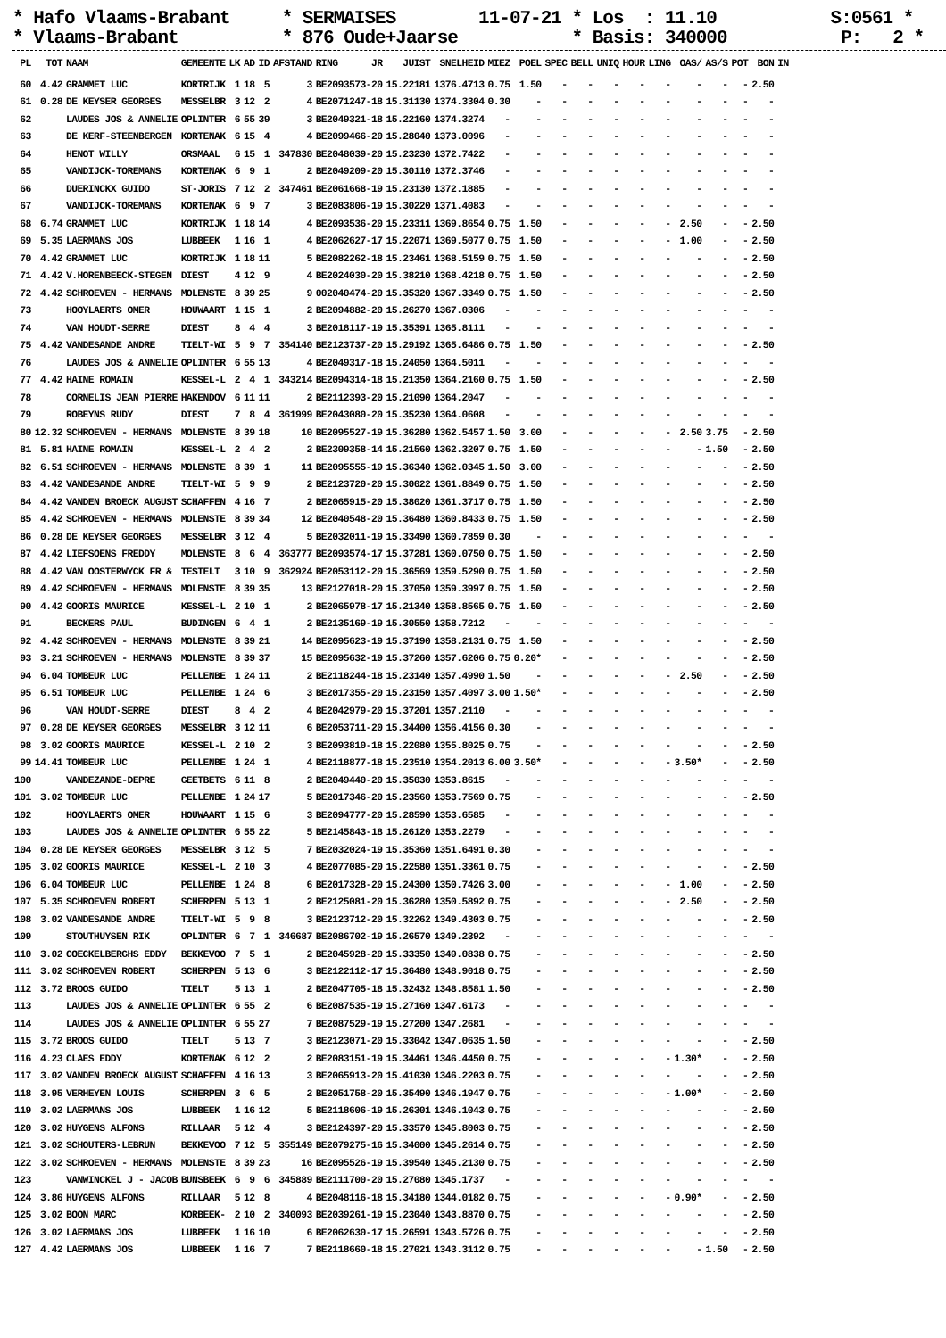* Hafo Vlaams-Brabant * SERMAISES 11-07-21 * Los : 11.10 S:0561 * * Vlaams-Brabant * 876 Oude+Jaarse * Basis: 340000 P: 2 *
| PL | TOT | NAAM | GEMEENTE | LK | AD | ID | AFSTAND | RING | JR | JUIST | SNELHEID | MIEZ | POEL | SPEC | BELL | UNIQ | HOUR | LING | OAS/ | AS/S | POT | BON | IN |
| --- | --- | --- | --- | --- | --- | --- | --- | --- | --- | --- | --- | --- | --- | --- | --- | --- | --- | --- | --- | --- | --- | --- | --- |
| 60 | 4.42 | GRAMMET LUC | KORTRIJK | 1 | 18 | 5 | 3 | BE2093573-20 | | 15.22181 | 1376.4713 | 0.75 | 1.50 | - | - | - | - | - | - | - | - | 2.50 | |
| 61 | 0.28 | DE KEYSER GEORGES | MESSELBR | 3 | 12 | 2 | 4 | BE2071247-18 | | 15.31130 | 1374.3304 | 0.30 | - | - | - | - | - | - | - | - | - | - | |
| 62 | | LAUDES JOS & ANNELIE | OPLINTER | 6 | 55 | 39 | 3 | BE2049321-18 | | 15.22160 | 1374.3274 | - | - | - | - | - | - | - | - | - | - | - | |
| 63 | | DE KERF-STEENBERGEN | KORTENAK | 6 | 15 | 4 | 4 | BE2099466-20 | | 15.28040 | 1373.0096 | - | - | - | - | - | - | - | - | - | - | - | |
| 64 | | HENOT WILLY | ORSMAAL | 6 | 15 | 1 | 347830 | BE2048039-20 | | 15.23230 | 1372.7422 | - | - | - | - | - | - | - | - | - | - | - | |
| 65 | | VANDIJCK-TOREMANS | KORTENAK | 6 | 9 | 1 | 2 | BE2049209-20 | | 15.30110 | 1372.3746 | - | - | - | - | - | - | - | - | - | - | - | |
| 66 | | DUERINCKX GUIDO | ST-JORIS | 7 | 12 | 2 | 347461 | BE2061668-19 | | 15.23130 | 1372.1885 | - | - | - | - | - | - | - | - | - | - | - | |
| 67 | | VANDIJCK-TOREMANS | KORTENAK | 6 | 9 | 7 | 3 | BE2083806-19 | | 15.30220 | 1371.4083 | - | - | - | - | - | - | - | - | - | - | - | |
| 68 | 6.74 | GRAMMET LUC | KORTRIJK | 1 | 18 | 14 | 4 | BE2093536-20 | | 15.23311 | 1369.8654 | 0.75 | 1.50 | - | - | - | - | - | 2.50 | - | - | 2.50 | |
| 69 | 5.35 | LAERMANS JOS | LUBBEEK | 1 | 16 | 1 | 4 | BE2062627-17 | | 15.22071 | 1369.5077 | 0.75 | 1.50 | - | - | - | - | - | 1.00 | - | - | 2.50 | |
| 70 | 4.42 | GRAMMET LUC | KORTRIJK | 1 | 18 | 11 | 5 | BE2082262-18 | | 15.23461 | 1368.5159 | 0.75 | 1.50 | - | - | - | - | - | - | - | - | 2.50 | |
| 71 | 4.42 | V.HORENBEECK-STEGEN | DIEST | 4 | 12 | 9 | 4 | BE2024030-20 | | 15.38210 | 1368.4218 | 0.75 | 1.50 | - | - | - | - | - | - | - | - | 2.50 | |
| 72 | 4.42 | SCHROEVEN - HERMANS | MOLENSTE | 8 | 39 | 25 | 9 | 002040474-20 | | 15.35320 | 1367.3349 | 0.75 | 1.50 | - | - | - | - | - | - | - | - | 2.50 | |
| 73 | | HOOYLAERTS OMER | HOUWAART | 1 | 15 | 1 | 2 | BE2094882-20 | | 15.26270 | 1367.0306 | - | - | - | - | - | - | - | - | - | - | - | |
| 74 | | VAN HOUDT-SERRE | DIEST | 8 | 4 | 4 | 3 | BE2018117-19 | | 15.35391 | 1365.8111 | - | - | - | - | - | - | - | - | - | - | - | |
| 75 | 4.42 | VANDESANDE ANDRE | TIELT-WI | 5 | 9 | 7 | 354140 | BE2123737-20 | | 15.29192 | 1365.6486 | 0.75 | 1.50 | - | - | - | - | - | - | - | - | 2.50 | |
| 76 | | LAUDES JOS & ANNELIE | OPLINTER | 6 | 55 | 13 | 4 | BE2049317-18 | | 15.24050 | 1364.5011 | - | - | - | - | - | - | - | - | - | - | - | |
| 77 | 4.42 | HAINE ROMAIN | KESSEL-L | 2 | 4 | 1 | 343214 | BE2094314-18 | | 15.21350 | 1364.2160 | 0.75 | 1.50 | - | - | - | - | - | - | - | - | 2.50 | |
| 78 | | CORNELIS JEAN PIERRE | HAKENDOV | 6 | 11 | 11 | 2 | BE2112393-20 | | 15.21090 | 1364.2047 | - | - | - | - | - | - | - | - | - | - | - | |
| 79 | | ROBEYNS RUDY | DIEST | 7 | 8 | 4 | 361999 | BE2043080-20 | | 15.35230 | 1364.0608 | - | - | - | - | - | - | - | - | - | - | - | |
| 80 | 12.32 | SCHROEVEN - HERMANS | MOLENSTE | 8 | 39 | 18 | 10 | BE2095527-19 | | 15.36280 | 1362.5457 | 1.50 | 3.00 | - | - | - | - | - | 2.50 | 3.75 | - | 2.50 | |
| 81 | 5.81 | HAINE ROMAIN | KESSEL-L | 2 | 4 | 2 | 2 | BE2309358-14 | | 15.21560 | 1362.3207 | 0.75 | 1.50 | - | - | - | - | - | - | 1.50 | - | 2.50 | |
| 82 | 6.51 | SCHROEVEN - HERMANS | MOLENSTE | 8 | 39 | 1 | 11 | BE2095555-19 | | 15.36340 | 1362.0345 | 1.50 | 3.00 | - | - | - | - | - | - | - | - | 2.50 | |
| 83 | 4.42 | VANDESANDE ANDRE | TIELT-WI | 5 | 9 | 9 | 2 | BE2123720-20 | | 15.30022 | 1361.8849 | 0.75 | 1.50 | - | - | - | - | - | - | - | - | 2.50 | |
| 84 | 4.42 | VANDEN BROECK AUGUST | SCHAFFEN | 4 | 16 | 7 | 2 | BE2065915-20 | | 15.38020 | 1361.3717 | 0.75 | 1.50 | - | - | - | - | - | - | - | - | 2.50 | |
| 85 | 4.42 | SCHROEVEN - HERMANS | MOLENSTE | 8 | 39 | 34 | 12 | BE2040548-20 | | 15.36480 | 1360.8433 | 0.75 | 1.50 | - | - | - | - | - | - | - | - | 2.50 | |
| 86 | 0.28 | DE KEYSER GEORGES | MESSELBR | 3 | 12 | 4 | 5 | BE2032011-19 | | 15.33490 | 1360.7859 | 0.30 | - | - | - | - | - | - | - | - | - | - | |
| 87 | 4.42 | LIEFSOENS FREDDY | MOLENSTE | 8 | 6 | 4 | 363777 | BE2093574-17 | | 15.37281 | 1360.0750 | 0.75 | 1.50 | - | - | - | - | - | - | - | - | 2.50 | |
| 88 | 4.42 | VAN OOSTERWYCK FR & | TESTELT | 3 | 10 | 9 | 362924 | BE2053112-20 | | 15.36569 | 1359.5290 | 0.75 | 1.50 | - | - | - | - | - | - | - | - | 2.50 | |
| 89 | 4.42 | SCHROEVEN - HERMANS | MOLENSTE | 8 | 39 | 35 | 13 | BE2127018-20 | | 15.37050 | 1359.3997 | 0.75 | 1.50 | - | - | - | - | - | - | - | - | 2.50 | |
| 90 | 4.42 | GOORIS MAURICE | KESSEL-L | 2 | 10 | 1 | 2 | BE2065978-17 | | 15.21340 | 1358.8565 | 0.75 | 1.50 | - | - | - | - | - | - | - | - | 2.50 | |
| 91 | | BECKERS PAUL | BUDINGEN | 6 | 4 | 1 | 2 | BE2135169-19 | | 15.30550 | 1358.7212 | - | - | - | - | - | - | - | - | - | - | - | |
| 92 | 4.42 | SCHROEVEN - HERMANS | MOLENSTE | 8 | 39 | 21 | 14 | BE2095623-19 | | 15.37190 | 1358.2131 | 0.75 | 1.50 | - | - | - | - | - | - | - | - | 2.50 | |
| 93 | 3.21 | SCHROEVEN - HERMANS | MOLENSTE | 8 | 39 | 37 | 15 | BE2095632-19 | | 15.37260 | 1357.6206 | 0.75 | 0.20* | - | - | - | - | - | - | - | - | 2.50 | |
| 94 | 6.04 | TOMBEUR LUC | PELLENBE | 1 | 24 | 11 | 2 | BE2118244-18 | | 15.23140 | 1357.4990 | 1.50 | - | - | - | - | - | - | 2.50 | - | - | 2.50 | |
| 95 | 6.51 | TOMBEUR LUC | PELLENBE | 1 | 24 | 6 | 3 | BE2017355-20 | | 15.23150 | 1357.4097 | 3.00 | 1.50* | - | - | - | - | - | - | - | - | 2.50 | |
| 96 | | VAN HOUDT-SERRE | DIEST | 8 | 4 | 2 | 4 | BE2042979-20 | | 15.37201 | 1357.2110 | - | - | - | - | - | - | - | - | - | - | - | |
| 97 | 0.28 | DE KEYSER GEORGES | MESSELBR | 3 | 12 | 11 | 6 | BE2053711-20 | | 15.34400 | 1356.4156 | 0.30 | - | - | - | - | - | - | - | - | - | - | |
| 98 | 3.02 | GOORIS MAURICE | KESSEL-L | 2 | 10 | 2 | 3 | BE2093810-18 | | 15.22080 | 1355.8025 | 0.75 | - | - | - | - | - | - | - | - | - | 2.50 | |
| 99 | 14.41 | TOMBEUR LUC | PELLENBE | 1 | 24 | 1 | 4 | BE2118877-18 | | 15.23510 | 1354.2013 | 6.00 | 3.50* | - | - | - | - | - | 3.50* | - | - | 2.50 | |
| 100 | | VANDEZANDE-DEPRE | GEETBETS | 6 | 11 | 8 | 2 | BE2049440-20 | | 15.35030 | 1353.8615 | - | - | - | - | - | - | - | - | - | - | - | |
| 101 | 3.02 | TOMBEUR LUC | PELLENBE | 1 | 24 | 17 | 5 | BE2017346-20 | | 15.23560 | 1353.7569 | 0.75 | - | - | - | - | - | - | - | - | - | 2.50 | |
| 102 | | HOOYLAERTS OMER | HOUWAART | 1 | 15 | 6 | 3 | BE2094777-20 | | 15.28590 | 1353.6585 | - | - | - | - | - | - | - | - | - | - | - | |
| 103 | | LAUDES JOS & ANNELIE | OPLINTER | 6 | 55 | 22 | 5 | BE2145843-18 | | 15.26120 | 1353.2279 | - | - | - | - | - | - | - | - | - | - | - | |
| 104 | 0.28 | DE KEYSER GEORGES | MESSELBR | 3 | 12 | 5 | 7 | BE2032024-19 | | 15.35360 | 1351.6491 | 0.30 | - | - | - | - | - | - | - | - | - | - | |
| 105 | 3.02 | GOORIS MAURICE | KESSEL-L | 2 | 10 | 3 | 4 | BE2077085-20 | | 15.22580 | 1351.3361 | 0.75 | - | - | - | - | - | - | - | - | - | 2.50 | |
| 106 | 6.04 | TOMBEUR LUC | PELLENBE | 1 | 24 | 8 | 6 | BE2017328-20 | | 15.24300 | 1350.7426 | 3.00 | - | - | - | - | - | - | 1.00 | - | - | 2.50 | |
| 107 | 5.35 | SCHROEVEN ROBERT | SCHERPEN | 5 | 13 | 1 | 2 | BE2125081-20 | | 15.36280 | 1350.5892 | 0.75 | - | - | - | - | - | - | 2.50 | - | - | 2.50 | |
| 108 | 3.02 | VANDESANDE ANDRE | TIELT-WI | 5 | 9 | 8 | 3 | BE2123712-20 | | 15.32262 | 1349.4303 | 0.75 | - | - | - | - | - | - | - | - | - | 2.50 | |
| 109 | | STOUTHUYSEN RIK | OPLINTER | 6 | 7 | 1 | 346687 | BE2086702-19 | | 15.26570 | 1349.2392 | - | - | - | - | - | - | - | - | - | - | - | |
| 110 | 3.02 | COECKELBERGHS EDDY | BEKKEVOO | 7 | 5 | 1 | 2 | BE2045928-20 | | 15.33350 | 1349.0838 | 0.75 | - | - | - | - | - | - | - | - | - | 2.50 | |
| 111 | 3.02 | SCHROEVEN ROBERT | SCHERPEN | 5 | 13 | 6 | 3 | BE2122112-17 | | 15.36480 | 1348.9018 | 0.75 | - | - | - | - | - | - | - | - | - | 2.50 | |
| 112 | 3.72 | BROOS GUIDO | TIELT | 5 | 13 | 1 | 2 | BE2047705-18 | | 15.32432 | 1348.8581 | 1.50 | - | - | - | - | - | - | - | - | - | 2.50 | |
| 113 | | LAUDES JOS & ANNELIE | OPLINTER | 6 | 55 | 2 | 6 | BE2087535-19 | | 15.27160 | 1347.6173 | - | - | - | - | - | - | - | - | - | - | - | |
| 114 | | LAUDES JOS & ANNELIE | OPLINTER | 6 | 55 | 27 | 7 | BE2087529-19 | | 15.27200 | 1347.2681 | - | - | - | - | - | - | - | - | - | - | - | |
| 115 | 3.72 | BROOS GUIDO | TIELT | 5 | 13 | 7 | 3 | BE2123071-20 | | 15.33042 | 1347.0635 | 1.50 | - | - | - | - | - | - | - | - | - | 2.50 | |
| 116 | 4.23 | CLAES EDDY | KORTENAK | 6 | 12 | 2 | 2 | BE2083151-19 | | 15.34461 | 1346.4450 | 0.75 | - | - | - | - | - | - | 1.30* | - | - | 2.50 | |
| 117 | 3.02 | VANDEN BROECK AUGUST | SCHAFFEN | 4 | 16 | 13 | 3 | BE2065913-20 | | 15.41030 | 1346.2203 | 0.75 | - | - | - | - | - | - | - | - | - | 2.50 | |
| 118 | 3.95 | VERHEYEN LOUIS | SCHERPEN | 3 | 6 | 5 | 2 | BE2051758-20 | | 15.35490 | 1346.1947 | 0.75 | - | - | - | - | - | - | 1.00* | - | - | 2.50 | |
| 119 | 3.02 | LAERMANS JOS | LUBBEEK | 1 | 16 | 12 | 5 | BE2118606-19 | | 15.26301 | 1346.1043 | 0.75 | - | - | - | - | - | - | - | - | - | 2.50 | |
| 120 | 3.02 | HUYGENS ALFONS | RILLAAR | 5 | 12 | 4 | 3 | BE2124397-20 | | 15.33570 | 1345.8003 | 0.75 | - | - | - | - | - | - | - | - | - | 2.50 | |
| 121 | 3.02 | SCHOUTERS-LEBRUN | BEKKEVOO | 7 | 12 | 5 | 355149 | BE2079275-16 | | 15.34000 | 1345.2614 | 0.75 | - | - | - | - | - | - | - | - | - | 2.50 | |
| 122 | 3.02 | SCHROEVEN - HERMANS | MOLENSTE | 8 | 39 | 23 | 16 | BE2095526-19 | | 15.39540 | 1345.2130 | 0.75 | - | - | - | - | - | - | - | - | - | 2.50 | |
| 123 | | VANWINCKEL J - JACOB | BUNSBEEK | 6 | 9 | 6 | 345889 | BE2111700-20 | | 15.27080 | 1345.1737 | - | - | - | - | - | - | - | - | - | - | - | |
| 124 | 3.86 | HUYGENS ALFONS | RILLAAR | 5 | 12 | 8 | 4 | BE2048116-18 | | 15.34180 | 1344.0182 | 0.75 | - | - | - | - | - | - | 0.90* | - | - | 2.50 | |
| 125 | 3.02 | BOON MARC | KORBEEK- | 2 | 10 | 2 | 340093 | BE2039261-19 | | 15.23040 | 1343.8870 | 0.75 | - | - | - | - | - | - | - | - | - | 2.50 | |
| 126 | 3.02 | LAERMANS JOS | LUBBEEK | 1 | 16 | 10 | 6 | BE2062630-17 | | 15.26591 | 1343.5726 | 0.75 | - | - | - | - | - | - | - | - | - | 2.50 | |
| 127 | 4.42 | LAERMANS JOS | LUBBEEK | 1 | 16 | 7 | 7 | BE2118660-18 | | 15.27021 | 1343.3112 | 0.75 | - | - | - | - | - | - | - | 1.50 | - | 2.50 | |